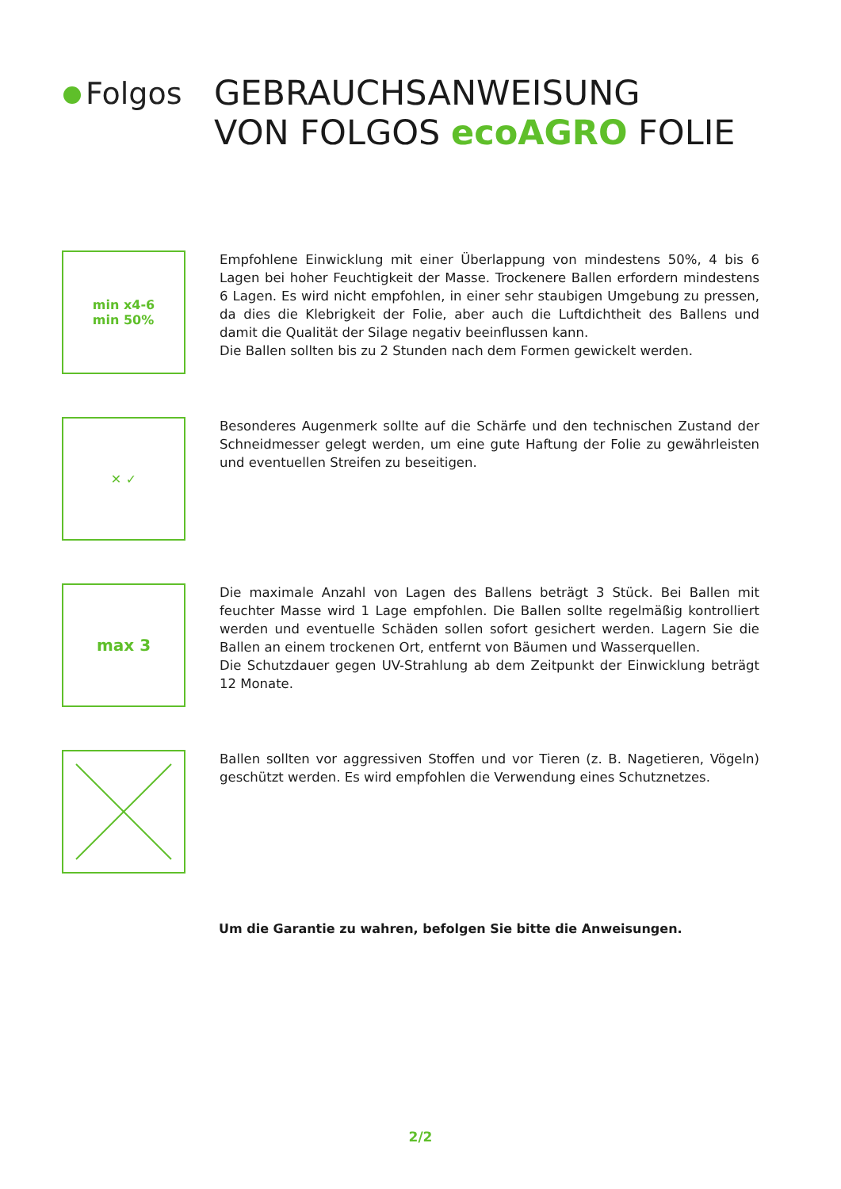Folgos
GEBRAUCHSANWEISUNG
VON FOLGOS ecoAGRO FOLIE
min x4-6
min 50%
Empfohlene Einwicklung mit einer Überlappung von mindestens 50%, 4 bis 6 Lagen bei hoher Feuchtigkeit der Masse. Trockenere Ballen erfordern mindestens 6 Lagen. Es wird nicht empfohlen, in einer sehr staubigen Umgebung zu pressen, da dies die Klebrigkeit der Folie, aber auch die Luftdichtheit des Ballens und damit die Qualität der Silage negativ beeinflussen kann.
Die Ballen sollten bis zu 2 Stunden nach dem Formen gewickelt werden.
✕ ✓
Besonderes Augenmerk sollte auf die Schärfe und den technischen Zustand der Schneidmesser gelegt werden, um eine gute Haftung der Folie zu gewährleisten und eventuellen Streifen zu beseitigen.
max 3
Die maximale Anzahl von Lagen des Ballens beträgt 3 Stück. Bei Ballen mit feuchter Masse wird 1 Lage empfohlen. Die Ballen sollte regelmäßig kontrolliert werden und eventuelle Schäden sollen sofort gesichert werden. Lagern Sie die Ballen an einem trockenen Ort, entfernt von Bäumen und Wasserquellen.
Die Schutzdauer gegen UV-Strahlung ab dem Zeitpunkt der Einwicklung beträgt 12 Monate.
Ballen sollten vor aggressiven Stoffen und vor Tieren (z. B. Nagetieren, Vögeln) geschützt werden. Es wird empfohlen die Verwendung eines Schutznetzes.
Um die Garantie zu wahren, befolgen Sie bitte die Anweisungen.
2/2